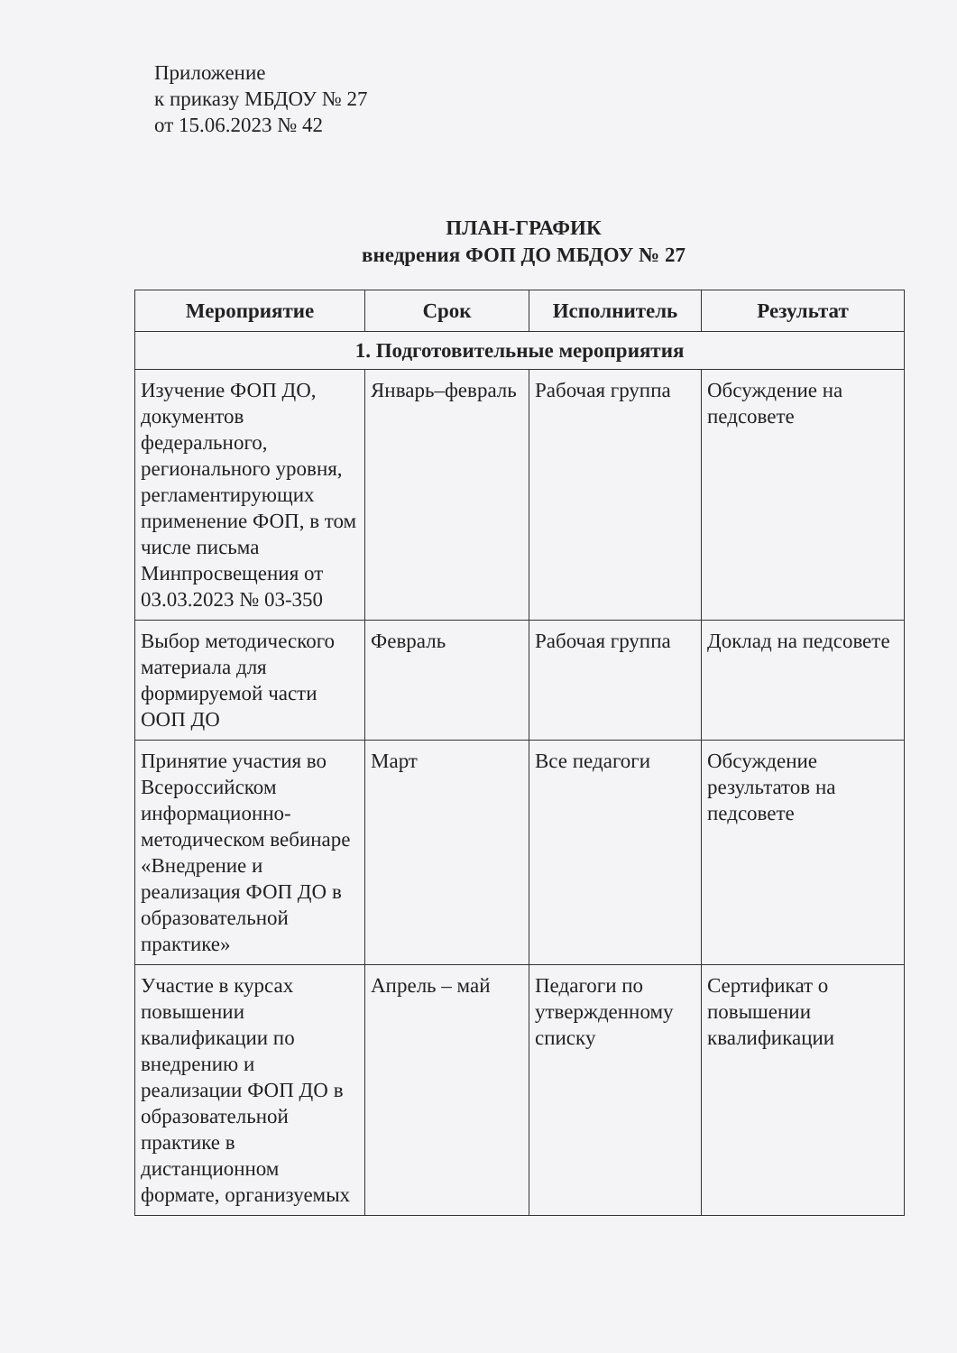Приложение
к приказу МБДОУ № 27
от 15.06.2023 № 42
ПЛАН-ГРАФИК
внедрения ФОП ДО МБДОУ № 27
| Мероприятие | Срок | Исполнитель | Результат |
| --- | --- | --- | --- |
| 1. Подготовительные мероприятия | | | |
| Изучение ФОП ДО, документов федерального, регионального уровня, регламентирующих применение ФОП, в том числе письма Минпросвещения от 03.03.2023 № 03-350 | Январь–февраль | Рабочая группа | Обсуждение на педсовете |
| Выбор методического материала для формируемой части ООП ДО | Февраль | Рабочая группа | Доклад на педсовете |
| Принятие участия во Всероссийском информационно-методическом вебинаре «Внедрение и реализация ФОП ДО в образовательной практике» | Март | Все педагоги | Обсуждение результатов на педсовете |
| Участие в курсах повышении квалификации по внедрению и реализации ФОП ДО в образовательной практике в дистанционном формате, организуемых | Апрель – май | Педагоги по утвержденному списку | Сертификат о повышении квалификации |